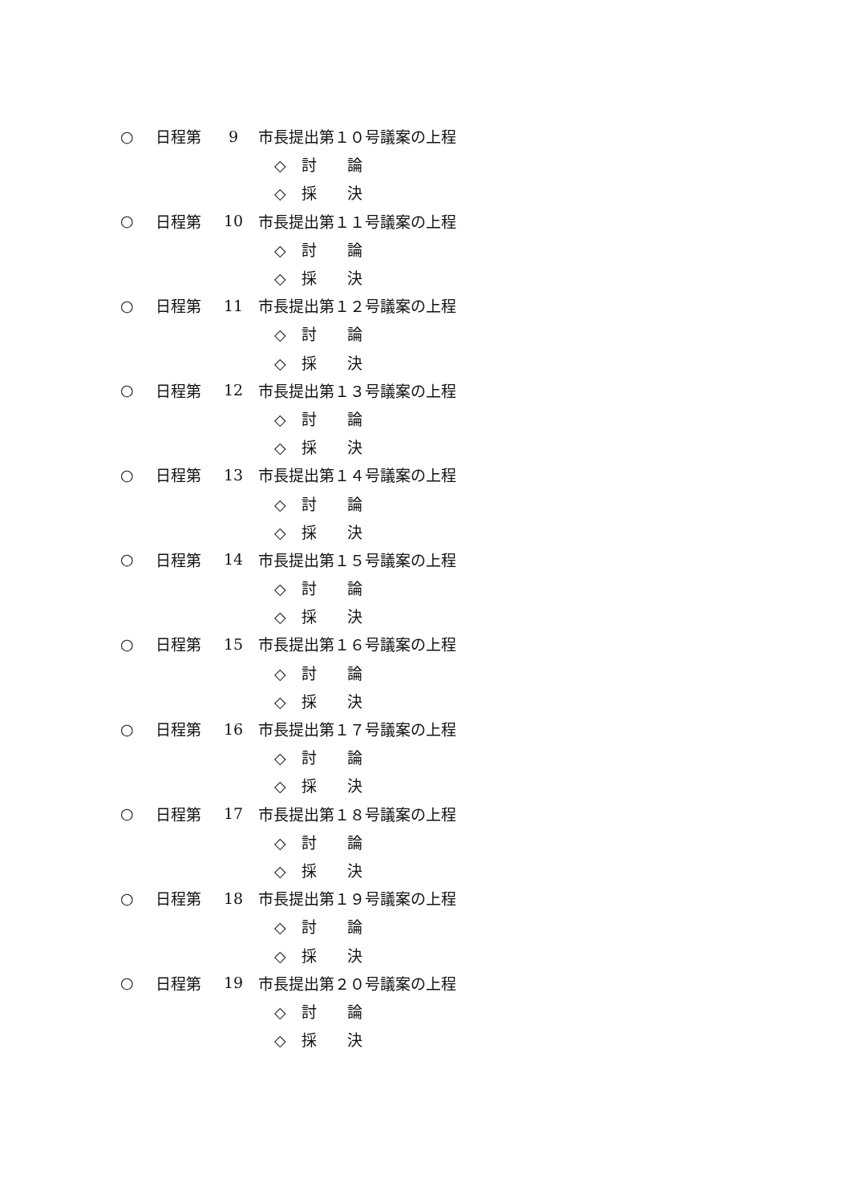○ 日程第 9 市長提出第１０号議案の上程
◇　討　　論
◇　採　　決
○ 日程第 10 市長提出第１１号議案の上程
◇　討　　論
◇　採　　決
○ 日程第 11 市長提出第１２号議案の上程
◇　討　　論
◇　採　　決
○ 日程第 12 市長提出第１３号議案の上程
◇　討　　論
◇　採　　決
○ 日程第 13 市長提出第１４号議案の上程
◇　討　　論
◇　採　　決
○ 日程第 14 市長提出第１５号議案の上程
◇　討　　論
◇　採　　決
○ 日程第 15 市長提出第１６号議案の上程
◇　討　　論
◇　採　　決
○ 日程第 16 市長提出第１７号議案の上程
◇　討　　論
◇　採　　決
○ 日程第 17 市長提出第１８号議案の上程
◇　討　　論
◇　採　　決
○ 日程第 18 市長提出第１９号議案の上程
◇　討　　論
◇　採　　決
○ 日程第 19 市長提出第２０号議案の上程
◇　討　　論
◇　採　　決